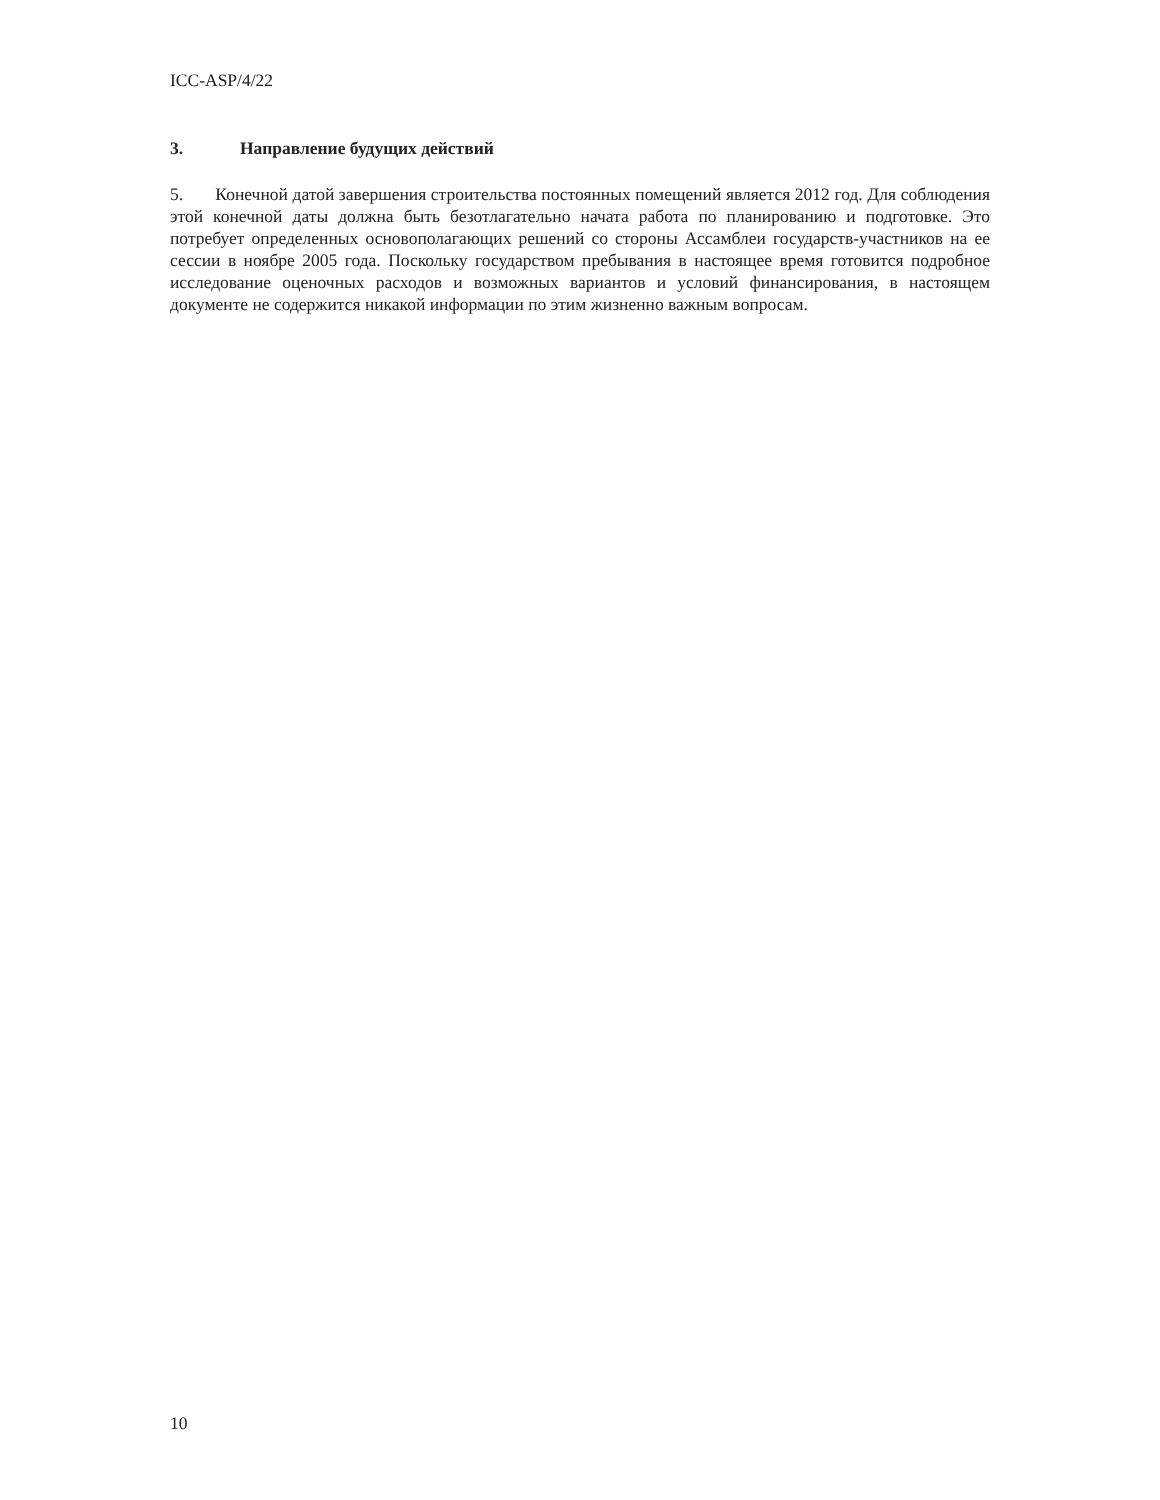ICC-ASP/4/22
3. Направление будущих действий
5. Конечной датой завершения строительства постоянных помещений является 2012 год. Для соблюдения этой конечной даты должна быть безотлагательно начата работа по планированию и подготовке. Это потребует определенных основополагающих решений со стороны Ассамблеи государств-участников на ее сессии в ноябре 2005 года. Поскольку государством пребывания в настоящее время готовится подробное исследование оценочных расходов и возможных вариантов и условий финансирования, в настоящем документе не содержится никакой информации по этим жизненно важным вопросам.
10